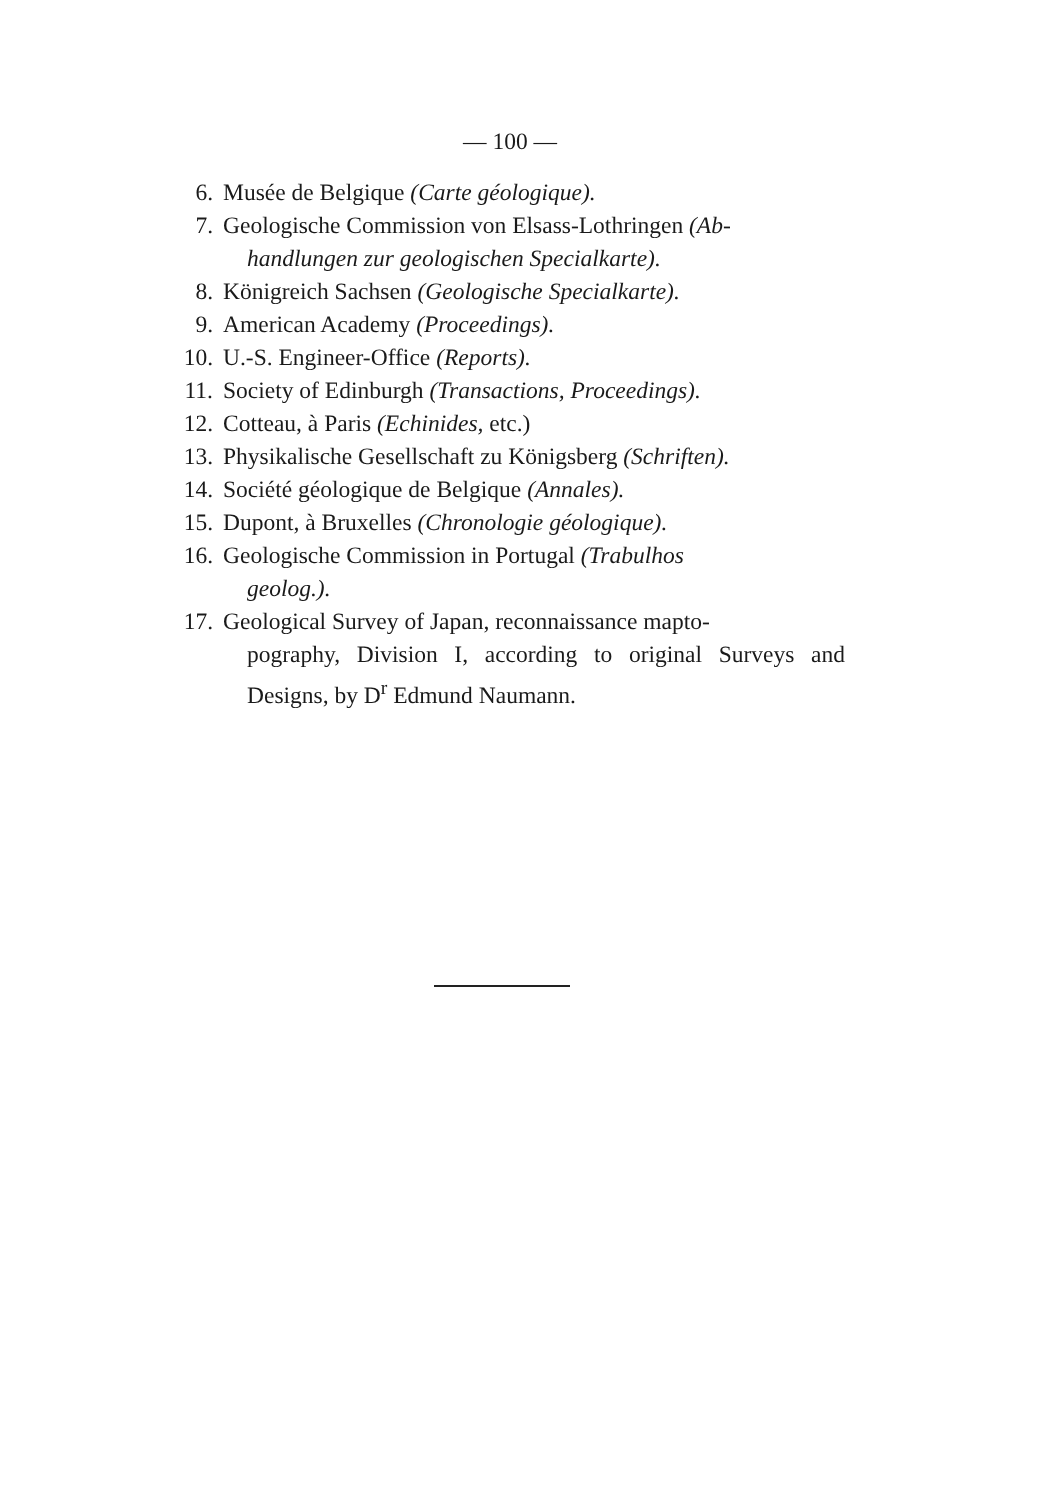— 100 —
6. Musée de Belgique (Carte géologique).
7. Geologische Commission von Elsass-Lothringen (Ab-
handlungen zur geologischen Specialkarte).
8. Königreich Sachsen (Geologische Specialkarte).
9. American Academy (Proceedings).
10. U.-S. Engineer-Office (Reports).
11. Society of Edinburgh (Transactions, Proceedings).
12. Cotteau, à Paris (Echinides, etc.)
13. Physikalische Gesellschaft zu Königsberg (Schriften).
14. Société géologique de Belgique (Annales).
15. Dupont, à Bruxelles (Chronologie géologique).
16. Geologische Commission in Portugal (Trabulhos
geolog.).
17. Geological Survey of Japan, reconnaissance mapto-
pography, Division I, according to original Surveys and Designs, by D<sup>r</sup> Edmund Naumann.